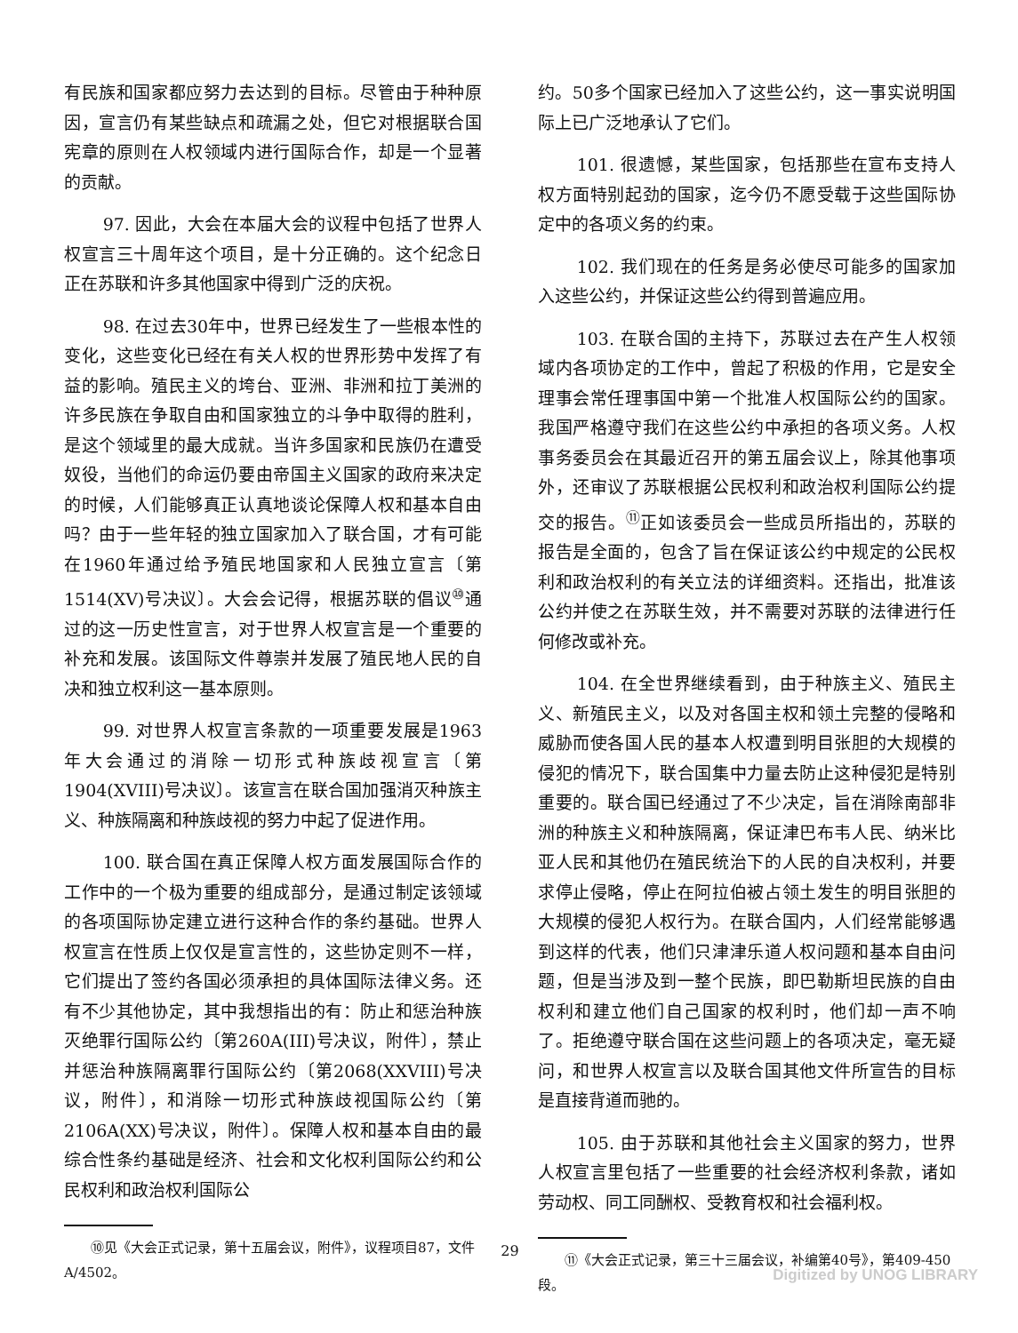有民族和国家都应努力去达到的目标。尽管由于种种原因，宣言仍有某些缺点和疏漏之处，但它对根据联合国宪章的原则在人权领域内进行国际合作，却是一个显著的贡献。
97. 因此，大会在本届大会的议程中包括了世界人权宣言三十周年这个项目，是十分正确的。这个纪念日正在苏联和许多其他国家中得到广泛的庆祝。
98. 在过去30年中，世界已经发生了一些根本性的变化，这些变化已经在有关人权的世界形势中发挥了有益的影响。殖民主义的垮台、亚洲、非洲和拉丁美洲的许多民族在争取自由和国家独立的斗争中取得的胜利，是这个领域里的最大成就。当许多国家和民族仍在遭受奴役，当他们的命运仍要由帝国主义国家的政府来决定的时候，人们能够真正认真地谈论保障人权和基本自由吗？由于一些年轻的独立国家加入了联合国，才有可能在1960年通过给予殖民地国家和人民独立宣言〔第1514(XV)号决议〕。大会会记得，根据苏联的倡议<sup>⑩</sup>通过的这一历史性宣言，对于世界人权宣言是一个重要的补充和发展。该国际文件尊崇并发展了殖民地人民的自决和独立权利这一基本原则。
99. 对世界人权宣言条款的一项重要发展是1963年大会通过的消除一切形式种族歧视宣言〔第1904(XVIII)号决议〕。该宣言在联合国加强消灭种族主义、种族隔离和种族歧视的努力中起了促进作用。
100. 联合国在真正保障人权方面发展国际合作的工作中的一个极为重要的组成部分，是通过制定该领域的各项国际协定建立进行这种合作的条约基础。世界人权宣言在性质上仅仅是宣言性的，这些协定则不一样，它们提出了签约各国必须承担的具体国际法律义务。还有不少其他协定，其中我想指出的有：防止和惩治种族灭绝罪行国际公约〔第260A(III)号决议，附件〕，禁止并惩治种族隔离罪行国际公约〔第2068(XXVIII)号决议，附件〕，和消除一切形式种族歧视国际公约〔第2106A(XX)号决议，附件〕。保障人权和基本自由的最综合性条约基础是经济、社会和文化权利国际公约和公民权利和政治权利国际公
⑩见《大会正式记录，第十五届会议，附件》，议程项目87，文件A/4502。
约。50多个国家已经加入了这些公约，这一事实说明国际上已广泛地承认了它们。
101. 很遗憾，某些国家，包括那些在宣布支持人权方面特别起劲的国家，迄今仍不愿受载于这些国际协定中的各项义务的约束。
102. 我们现在的任务是务必使尽可能多的国家加入这些公约，并保证这些公约得到普遍应用。
103. 在联合国的主持下，苏联过去在产生人权领域内各项协定的工作中，曾起了积极的作用，它是安全理事会常任理事国中第一个批准人权国际公约的国家。我国严格遵守我们在这些公约中承担的各项义务。人权事务委员会在其最近召开的第五届会议上，除其他事项外，还审议了苏联根据公民权利和政治权利国际公约提交的报告。<sup>⑪</sup>正如该委员会一些成员所指出的，苏联的报告是全面的，包含了旨在保证该公约中规定的公民权利和政治权利的有关立法的详细资料。还指出，批准该公约并使之在苏联生效，并不需要对苏联的法律进行任何修改或补充。
104. 在全世界继续看到，由于种族主义、殖民主义、新殖民主义，以及对各国主权和领土完整的侵略和威胁而使各国人民的基本人权遭到明目张胆的大规模的侵犯的情况下，联合国集中力量去防止这种侵犯是特别重要的。联合国已经通过了不少决定，旨在消除南部非洲的种族主义和种族隔离，保证津巴布韦人民、纳米比亚人民和其他仍在殖民统治下的人民的自决权利，并要求停止侵略，停止在阿拉伯被占领土发生的明目张胆的大规模的侵犯人权行为。在联合国内，人们经常能够遇到这样的代表，他们只津津乐道人权问题和基本自由问题，但是当涉及到一整个民族，即巴勒斯坦民族的自由权利和建立他们自己国家的权利时，他们却一声不响了。拒绝遵守联合国在这些问题上的各项决定，毫无疑问，和世界人权宣言以及联合国其他文件所宣告的目标是直接背道而驰的。
105. 由于苏联和其他社会主义国家的努力，世界人权宣言里包括了一些重要的社会经济权利条款，诸如劳动权、同工同酬权、受教育权和社会福利权。
⑪《大会正式记录，第三十三届会议，补编第40号》，第409-450段。
29
Digitized by UNOG LIBRARY